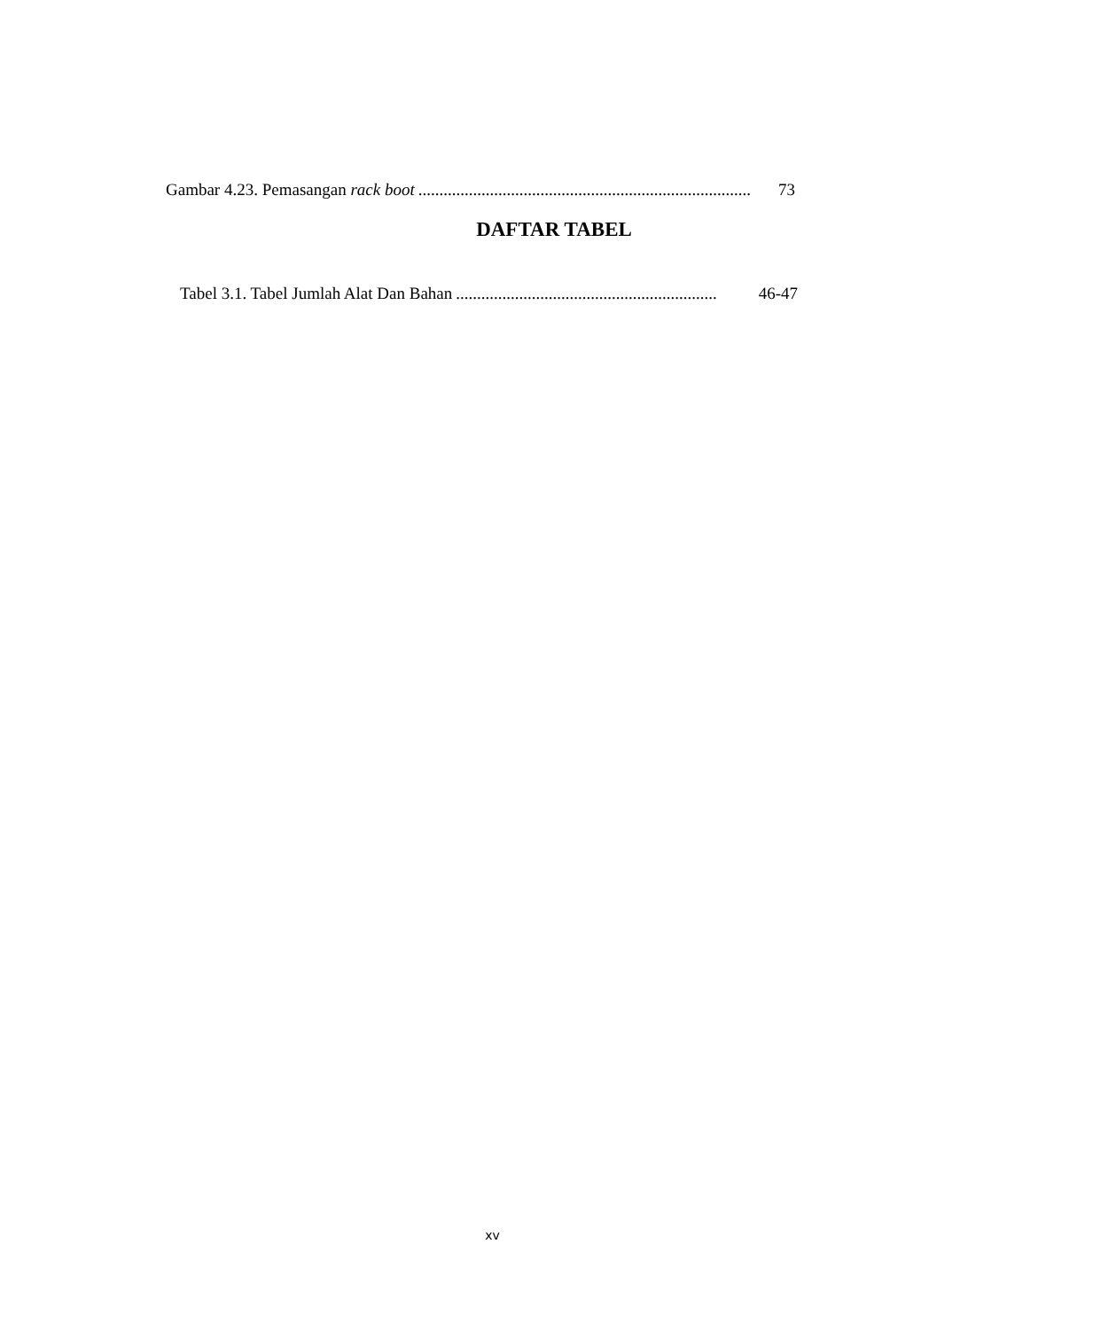Gambar 4.23. Pemasangan rack boot............................................................................... 73
DAFTAR TABEL
Tabel 3.1. Tabel Jumlah Alat Dan Bahan.............................................................. 46-47
xv